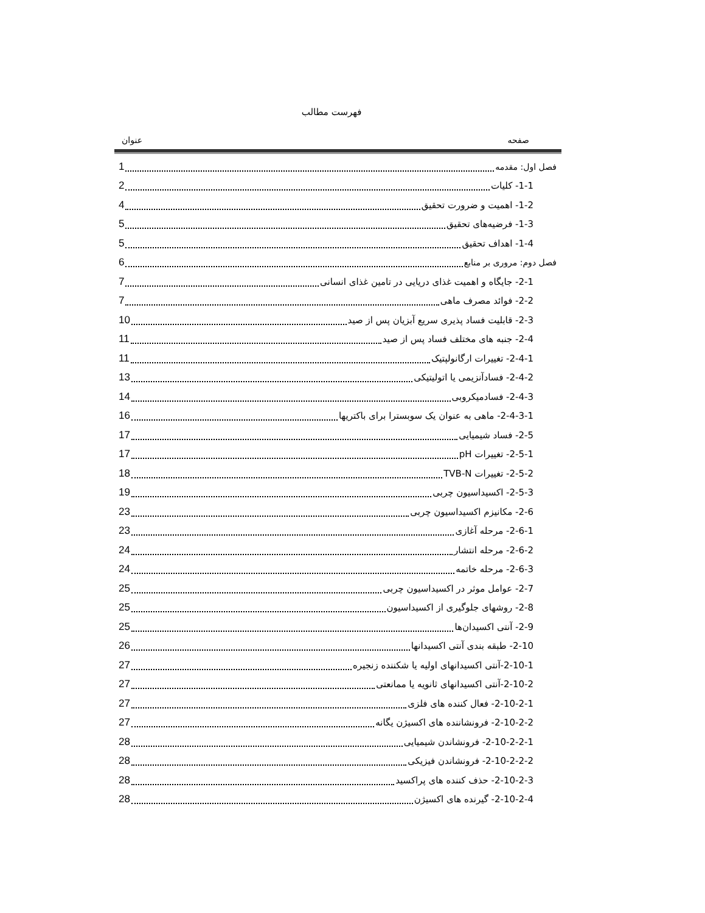فهرست مطالب
صفحه عنوان
فصل اول: مقدمه 1
1-1- کلیات 2
1-2- اهمیت و ضرورت تحقیق 4
1-3- فرضیه‌های تحقیق 5
1-4- اهداف تحقیق 5
فصل دوم: مروری بر منابع 6
2-1- جایگاه و اهمیت غذای دریایی در تامین غذای انسانی 7
2-2- فوائد مصرف ماهی 7
2-3- قابلیت فساد پذیری سریع آبزیان پس از صید 10
2-4- جنبه های مختلف فساد پس از صید 11
2-4-1- تغییرات ارگانولپتیک 11
2-4-2- فسادآنزیمی یا اتولیتیکی 13
2-4-3- فسادمیکروبی 14
2-4-3-1- ماهی به عنوان یک سوبسترا برای باکتریها 16
2-5- فساد شیمیایی 17
2-5-1- تغییرات pH 17
2-5-2- تغییرات TVB-N 18
2-5-3- اکسیداسیون چربی 19
2-6- مکانیزم اکسیداسیون چربی 23
2-6-1- مرحله آغازی 23
2-6-2- مرحله انتشار 24
2-6-3- مرحله خاتمه 24
2-7- عوامل موثر در اکسیداسیون چربی 25
2-8- روشهای جلوگیری از اکسیداسیون 25
2-9- آنتی اکسیدان‌ها 25
2-10- طبقه بندی آنتی اکسیدانها 26
2-10-1-آنتی اکسیدانهای اولیه یا شکننده زنجیره 27
2-10-2-آنتی اکسیدانهای ثانویه یا ممانعتی 27
2-10-2-1- فعال کننده های فلزی 27
2-10-2-2- فرونشاننده های اکسیژن یگانه 27
2-10-2-2-1- فرونشاندن شیمیایی 28
2-10-2-2-2- فرونشاندن فیزیکی 28
2-10-2-3- حذف کننده های پراکسید 28
2-10-2-4- گیرنده های اکسیژن 28